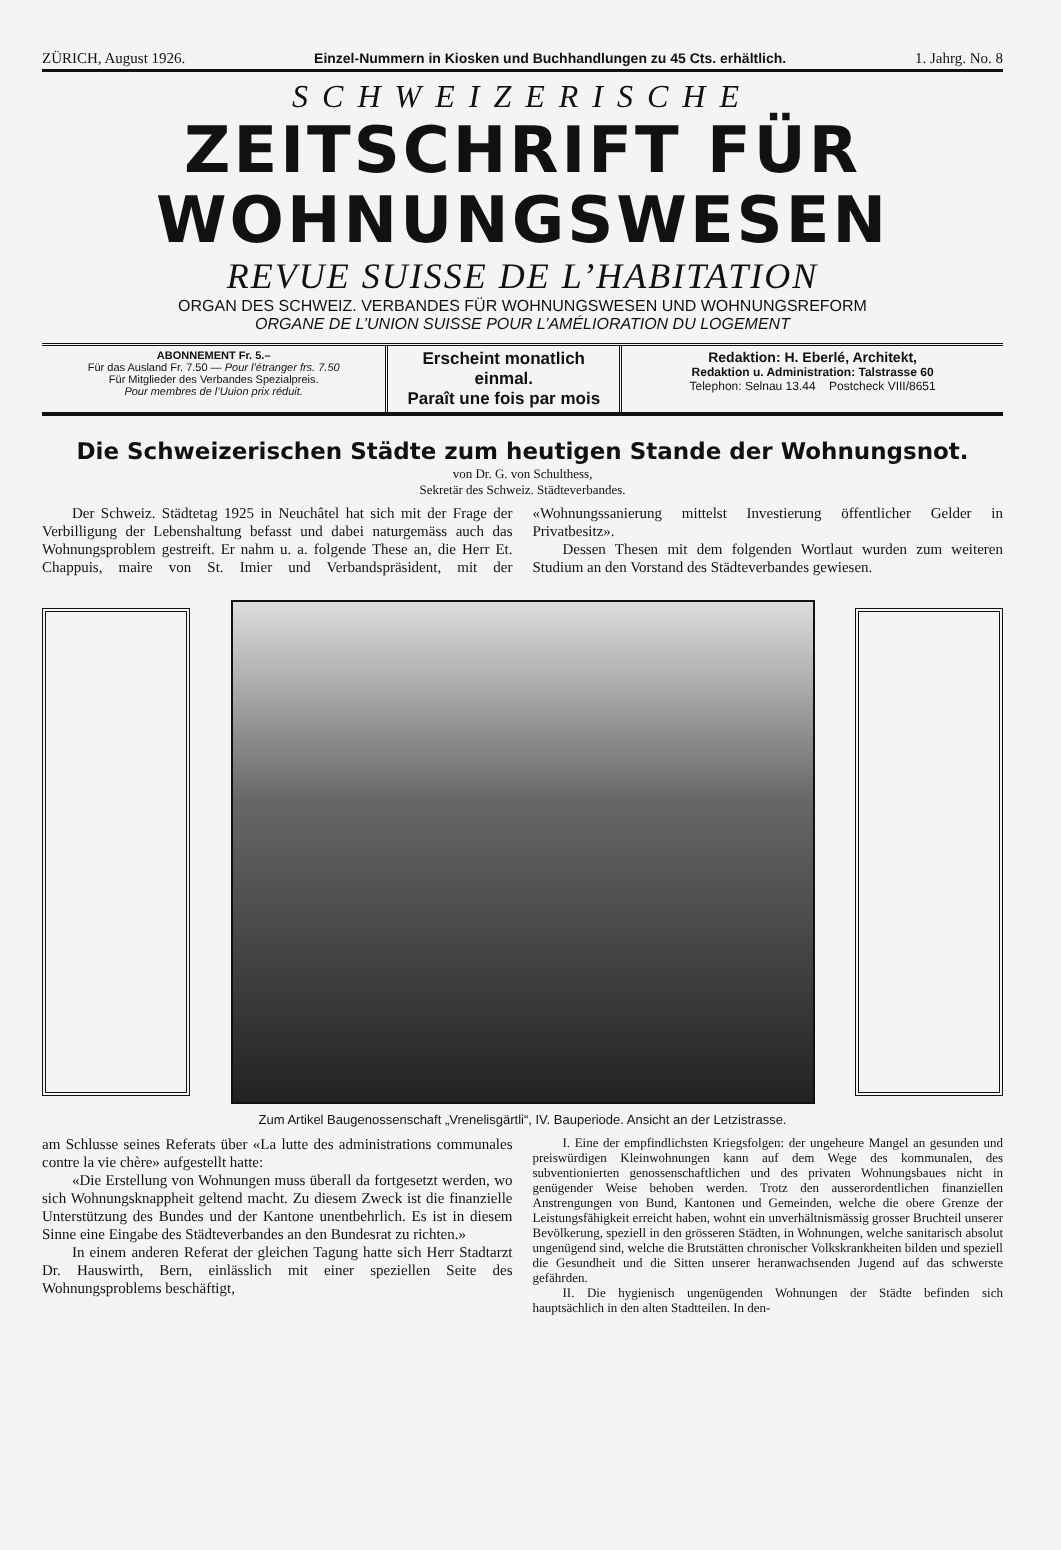ZÜRICH, August 1926. Einzel-Nummern in Kiosken und Buchhandlungen zu 45 Cts. erhältlich. 1. Jahrg. No. 8
SCHWEIZERISCHE
ZEITSCHRIFT FÜR
WOHNUNGSWESEN
REVUE SUISSE DE L’HABITATION
ORGAN DES SCHWEIZ. VERBANDES FÜR WOHNUNGSWESEN UND WOHNUNGSREFORM
ORGANE DE L’UNION SUISSE POUR L’AMÉLIORATION DU LOGEMENT
ABONNEMENT Fr. 5.–
Für das Ausland Fr. 7.50 — Pour l’étranger frs. 7.50
Für Mitglieder des Verbandes Spezialpreis.
Pour membres de l’Uuion prix réduit.
Erscheint monatlich einmal.
Paraît une fois par mois
Redaktion: H. Eberlé, Architekt,
Redaktion u. Administration: Talstrasse 60
Telephon: Selnau 13.44 Postcheck VIII/8651
Die Schweizerischen Städte zum heutigen Stande der Wohnungsnot.
von Dr. G. von Schulthess,
Sekretär des Schweiz. Städteverbandes.
Der Schweiz. Städtetag 1925 in Neuchâtel hat sich mit der Frage der Verbilligung der Lebenshaltung befasst und dabei naturgemäss auch das Wohnungsproblem gestreift. Er nahm u. a. folgende These an, die Herr Et. Chappuis, maire von St. Imier und Verbandspräsident, mit der «Wohnungssanierung mittelst Investierung öffentlicher Gelder in Privatbesitz».
Dessen Thesen mit dem folgenden Wortlaut wurden zum weiteren Studium an den Vorstand des Städteverbandes gewiesen.
Zum Artikel Baugenossenschaft „Vrenelisgärtli“, IV. Bauperiode. Ansicht an der Letzistrasse.
am Schlusse seines Referats über «La lutte des administrations communales contre la vie chère» aufgestellt hatte:
«Die Erstellung von Wohnungen muss überall da fortgesetzt werden, wo sich Wohnungsknappheit geltend macht. Zu diesem Zweck ist die finanzielle Unterstützung des Bundes und der Kantone unentbehrlich. Es ist in diesem Sinne eine Eingabe des Städteverbandes an den Bundesrat zu richten.»
In einem anderen Referat der gleichen Tagung hatte sich Herr Stadtarzt Dr. Hauswirth, Bern, einlässlich mit einer speziellen Seite des Wohnungsproblems beschäftigt,
I. Eine der empfindlichsten Kriegsfolgen: der ungeheure Mangel an gesunden und preiswürdigen Kleinwohnungen kann auf dem Wege des kommunalen, des subventionierten genossenschaftlichen und des privaten Wohnungsbaues nicht in genügender Weise behoben werden. Trotz den ausserordentlichen finanziellen Anstrengungen von Bund, Kantonen und Gemeinden, welche die obere Grenze der Leistungsfähigkeit erreicht haben, wohnt ein unverhältnismässig grosser Bruchteil unserer Bevölkerung, speziell in den grösseren Städten, in Wohnungen, welche sanitarisch absolut ungenügend sind, welche die Brutstätten chronischer Volkskrankheiten bilden und speziell die Gesundheit und die Sitten unserer heranwachsenden Jugend auf das schwerste gefährden.
II. Die hygienisch ungenügenden Wohnungen der Städte befinden sich hauptsächlich in den alten Stadtteilen. In den-